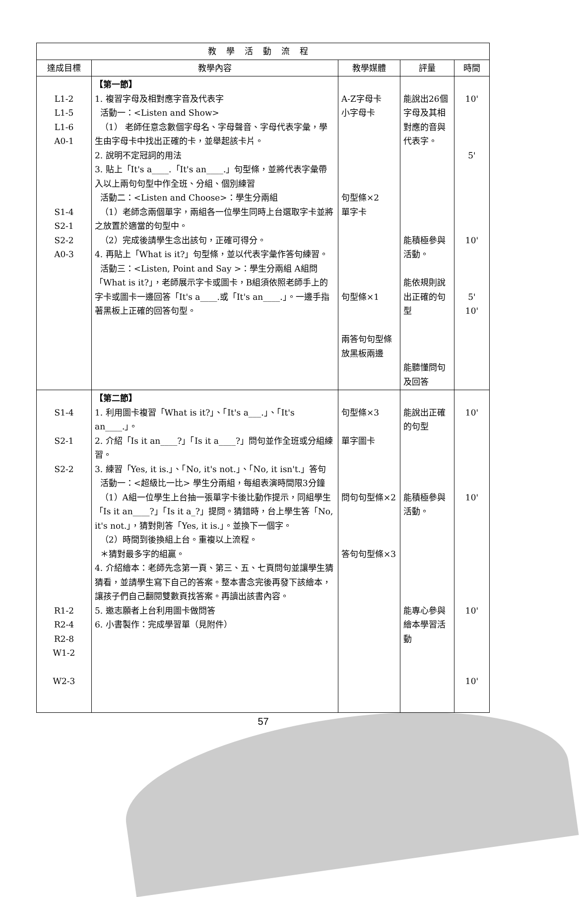| 教學活動流程 | | | | |
| --- | --- | --- | --- | --- |
| 達成目標 | 教學內容 | 教學媒體 | 評量 | 時間 |
| L1-2 L1-5 L1-6 A0-1 S1-4 S2-1 S2-2 A0-3 | 【第一節】 1. 複習字母及相對應字音及代表字 活動一：<Listen and Show> （1） 老師任意念數個字母名、字母聲音、字母代表字彙，學生由字母卡中找出正確的卡，並舉起該卡片。 2. 說明不定冠詞的用法 3. 貼上「It's a____.「It's an____.」句型條，並將代表字彙帶入以上兩句句型中作全班、分組、個別練習 活動二：<Listen and Choose>：學生分兩組 （1）老師念兩個單字，兩組各一位學生同時上台選取字卡並將之放置於適當的句型中。 （2）完成後請學生念出該句，正確可得分。 4. 再貼上「What is it?」句型條，並以代表字彙作答句練習。 活動三：<Listen, Point and Say >：學生分兩組 A組問「What is it?」，老師展示字卡或圖卡，B組須依照老師手上的字卡或圖卡一邊回答「It's a____.或「It's an____.」。一邊手指著黑板上正確的回答句型。 | A-Z字母卡 小字母卡 句型條×2 單字卡 句型條×1 兩答句句型條放黑板兩邊 | 能說出26個字母及其相對應的音與代表字。 能積極參與活動。 能依規則說出正確的句型 能聽懂問句及回答 | 10' 5' 10' 5' 10' |
| S1-4 S2-1 S2-2 R1-2 R2-4 R2-8 W1-2 W2-3 | 【第二節】 1. 利用圖卡複習「What is it?」、「It's a___.」、「It's an____.」。 2. 介紹「Is it an____?」「Is it a____?」問句並作全班或分組練習。 3. 練習「Yes, it is.」、「No, it's not.」、「No, it isn't.」答句 活動一：<超級比一比> 學生分兩組，每組表演時間限3分鐘 （1）A組一位學生上台抽一張單字卡後比動作提示，同組學生「Is it an____?」「Is it a_?」提問。猜錯時，台上學生答「No, it's not.」，猜對則答「Yes, it is.」。並換下一個字。 （2）時間到後換組上台。重複以上流程。 ＊猜對最多字的組贏。 4. 介紹繪本：老師先念第一頁、第三、五、七頁問句並讓學生猜猜看，並請學生寫下自己的答案。整本書念完後再發下該繪本，讓孩子們自己翻閱雙數頁找答案。再讀出該書內容。 5. 邀志願者上台利用圖卡做問答 6. 小書製作：完成學習單（見附件） | 句型條×3 單字圖卡 問句句型條×2 答句句型條×3 | 能說出正確的句型 能積極參與活動。 能專心參與繪本學習活動 | 10' 10' 10' 10' |
57